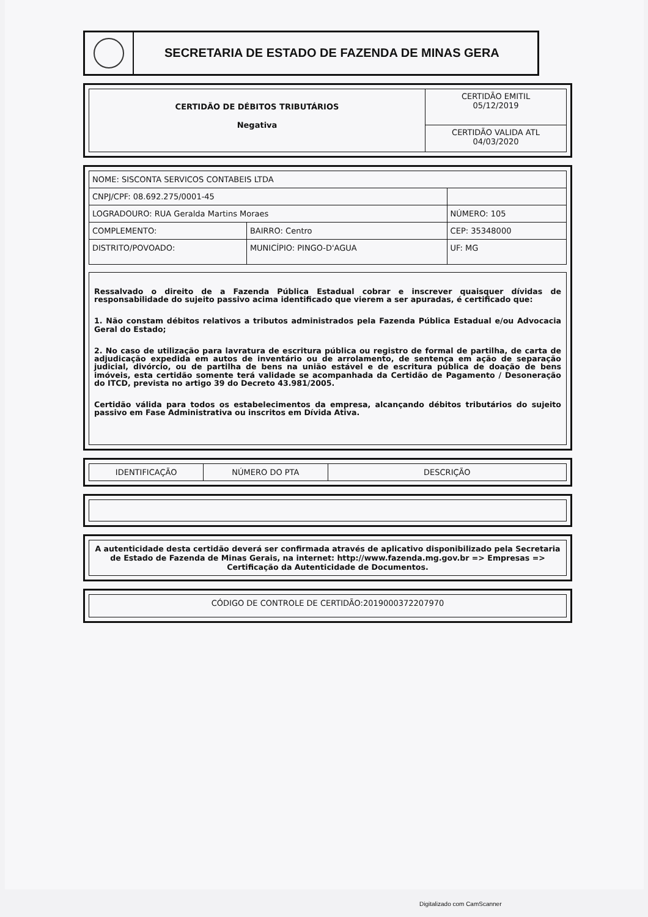SECRETARIA DE ESTADO DE FAZENDA DE MINAS GERA
| CERTIDÃO DE DÉBITOS TRIBUTÁRIOS Negativa | CERTIDÃO EMITIL 05/12/2019 CERTIDÃO VALIDA ATL 04/03/2020 |
| NOME: SISCONTA SERVICOS CONTABEIS LTDA | | |
| CNPJ/CPF: 08.692.275/0001-45 | | |
| LOGRADOURO: RUA Geralda Martins Moraes | | NÚMERO: 105 |
| COMPLEMENTO: | BAIRRO: Centro | CEP: 35348000 |
| DISTRITO/POVOADO: | MUNICÍPIO: PINGO-D'AGUA | UF: MG |
Ressalvado o direito de a Fazenda Pública Estadual cobrar e inscrever quaisquer dívidas de responsabilidade do sujeito passivo acima identificado que vierem a ser apuradas, é certificado que:
1. Não constam débitos relativos a tributos administrados pela Fazenda Pública Estadual e/ou Advocacia Geral do Estado;
2. No caso de utilização para lavratura de escritura pública ou registro de formal de partilha, de carta de adjudicação expedida em autos de inventário ou de arrolamento, de sentença em ação de separação judicial, divórcio, ou de partilha de bens na união estável e de escritura pública de doação de bens imóveis, esta certidão somente terá validade se acompanhada da Certidão de Pagamento / Desoneração do ITCD, prevista no artigo 39 do Decreto 43.981/2005.
Certidão válida para todos os estabelecimentos da empresa, alcançando débitos tributários do sujeito passivo em Fase Administrativa ou inscritos em Dívida Ativa.
| IDENTIFICAÇÃO | NÚMERO DO PTA | DESCRIÇÃO |
| A autenticidade desta certidão deverá ser confirmada através de aplicativo disponibilizado pela Secretaria de Estado de Fazenda de Minas Gerais, na internet: http://www.fazenda.mg.gov.br => Empresas => Certificação da Autenticidade de Documentos. |
| CÓDIGO DE CONTROLE DE CERTIDÃO:2019000372207970 |
Digitalizado com CamScanner